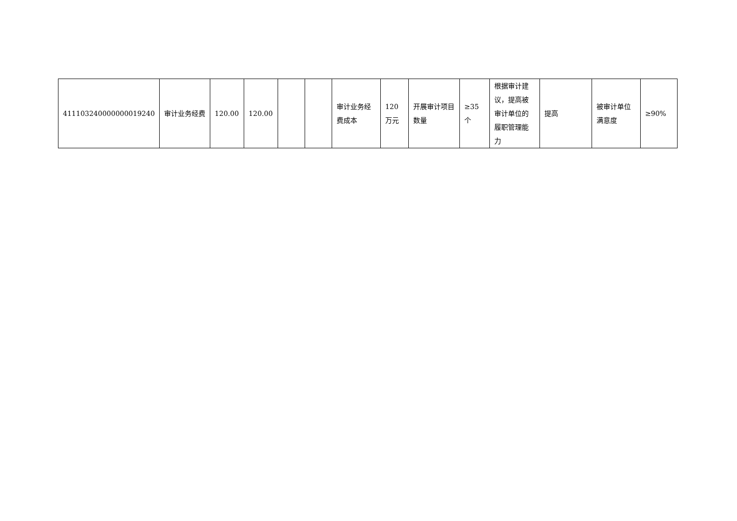| 411103240000000019240 | 审计业务经费 | 120.00 | 120.00 | | | 审计业务经费成本 | 120万元 | 开展审计项目数量 | ≥35个 | 根据审计建议，提高被审计单位的履职管理能力 | 提高 | 被审计单位满意度 | ≥90% |